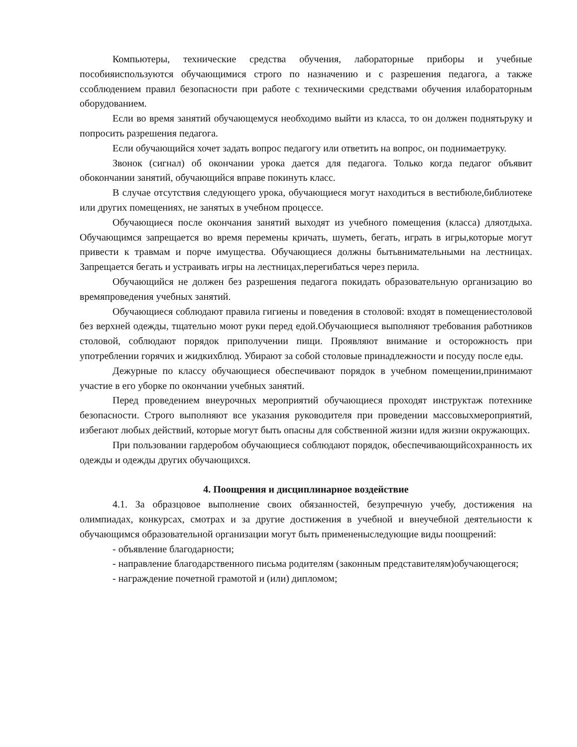Компьютеры, технические средства обучения, лабораторные приборы и учебные пособияиспользуются обучающимися строго по назначению и с разрешения педагога, а также ссоблюдением правил безопасности при работе с техническими средствами обучения илабораторным оборудованием.
Если во время занятий обучающемуся необходимо выйти из класса, то он должен поднятьруку и попросить разрешения педагога.
Если обучающийся хочет задать вопрос педагогу или ответить на вопрос, он поднимаетруку.
Звонок (сигнал) об окончании урока дается для педагога. Только когда педагог объявит обокончании занятий, обучающийся вправе покинуть класс.
В случае отсутствия следующего урока, обучающиеся могут находиться в вестибюле,библиотеке или других помещениях, не занятых в учебном процессе.
Обучающиеся после окончания занятий выходят из учебного помещения (класса) дляотдыха. Обучающимся запрещается во время перемены кричать, шуметь, бегать, играть в игры,которые могут привести к травмам и порче имущества. Обучающиеся должны бытьвнимательными на лестницах. Запрещается бегать и устраивать игры на лестницах,перегибаться через перила.
Обучающийся не должен без разрешения педагога покидать образовательную организацию во времяпроведения учебных занятий.
Обучающиеся соблюдают правила гигиены и поведения в столовой: входят в помещениестоловой без верхней одежды, тщательно моют руки перед едой.Обучающиеся выполняют требования работников столовой, соблюдают порядок приполучении пищи. Проявляют внимание и осторожность при употреблении горячих и жидкихблюд. Убирают за собой столовые принадлежности и посуду после еды.
Дежурные по классу обучающиеся обеспечивают порядок в учебном помещении,принимают участие в его уборке по окончании учебных занятий.
Перед проведением внеурочных мероприятий обучающиеся проходят инструктаж потехнике безопасности. Строго выполняют все указания руководителя при проведении массовыхмероприятий, избегают любых действий, которые могут быть опасны для собственной жизни идля жизни окружающих.
При пользовании гардеробом обучающиеся соблюдают порядок, обеспечивающийсохранность их одежды и одежды других обучающихся.
4. Поощрения и дисциплинарное воздействие
4.1. За образцовое выполнение своих обязанностей, безупречную учебу, достижения на олимпиадах, конкурсах, смотрах и за другие достижения в учебной и внеучебной деятельности к обучающимся образовательной организации могут быть примененыследующие виды поощрений:
- объявление благодарности;
- направление благодарственного письма родителям (законным представителям)обучающегося;
- награждение почетной грамотой и (или) дипломом;